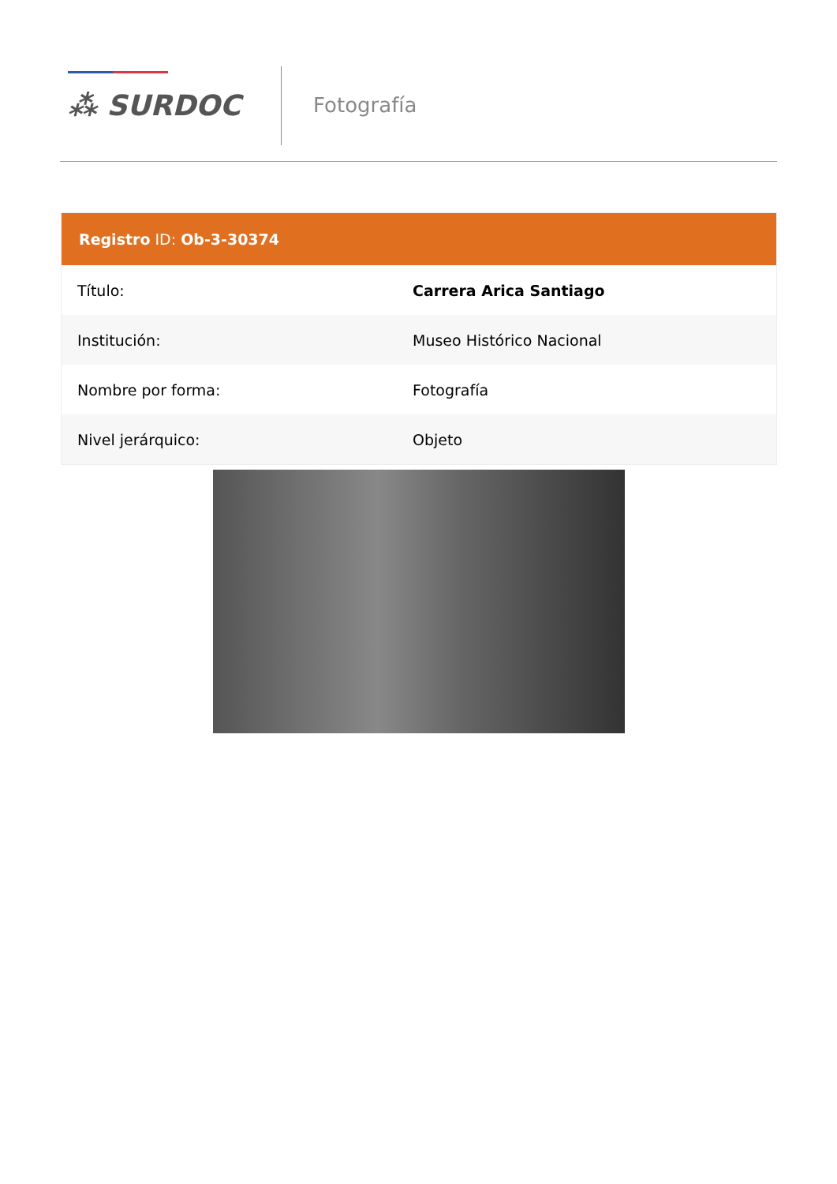⁂ SURDOC
Fotografía
| Registro ID: Ob-3-30374 | |
| --- | --- |
| Título: | Carrera Arica Santiago |
| Institución: | Museo Histórico Nacional |
| Nombre por forma: | Fotografía |
| Nivel jerárquico: | Objeto |